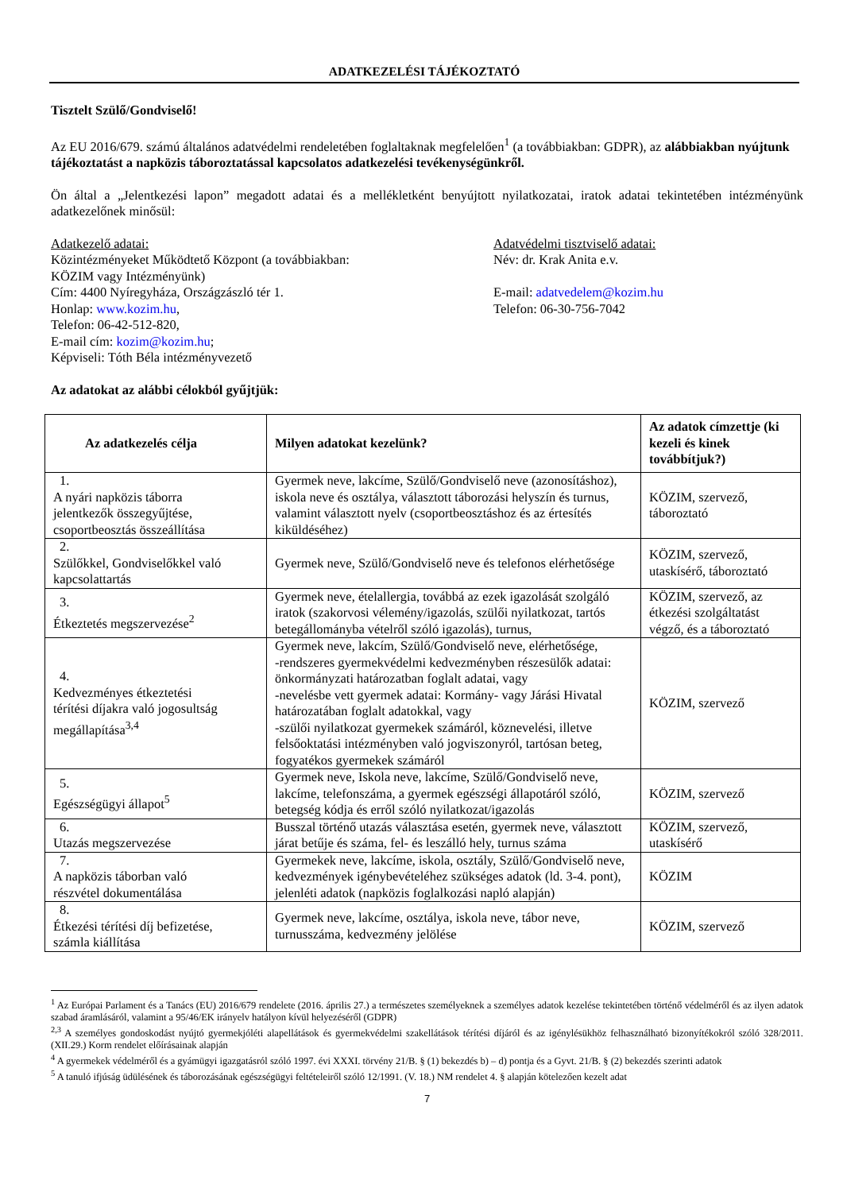ADATKEZELÉSI TÁJÉKOZTATÓ
Tisztelt Szülő/Gondviselő!
Az EU 2016/679. számú általános adatvédelmi rendeletében foglaltaknak megfelelően<sup>1</sup> (a továbbiakban: GDPR), az alábbiakban nyújtunk tájékoztatást a napközis táboroztatással kapcsolatos adatkezelési tevékenységünkről.
Ön által a „Jelentkezési lapon” megadott adatai és a mellékletként benyújtott nyilatkozatai, iratok adatai tekintetében intézményünk adatkezelőnek minősül:
Adatkezelő adatai:
Közintézményeket Működtető Központ (a továbbiakban:
KÖZIM vagy Intézményünk)
Cím: 4400 Nyíregyháza, Országzászló tér 1.
Honlap: www.kozim.hu,
Telefon: 06-42-512-820,
E-mail cím: kozim@kozim.hu;
Képviseli: Tóth Béla intézményvezető
Adatvédelmi tisztviselő adatai:
Név: dr. Krak Anita e.v.
E-mail: adatvedelem@kozim.hu
Telefon: 06-30-756-7042
Az adatokat az alábbi célokból gyűjtjük:
| Az adatkezelés célja | Milyen adatokat kezelünk? | Az adatok címzettje (ki kezeli és kinek továbbítjuk?) |
| --- | --- | --- |
| 1. A nyári napközis táborra jelentkezők összegyűjtése, csoportbeosztás összeállítása | Gyermek neve, lakcíme, Szülő/Gondviselő neve (azonosításhoz), iskola neve és osztálya, választott táborozási helyszín és turnus, valamint választott nyelv (csoportbeosztáshoz és az értesítés kiküldéséhez) | KÖZIM, szervező, táboroztató |
| 2. Szülőkkel, Gondviselőkkel való kapcsolattartás | Gyermek neve, Szülő/Gondviselő neve és telefonos elérhetősége | KÖZIM, szervező, utaskísérő, táboroztató |
| 3. Étkeztetés megszervezése<sup>2</sup> | Gyermek neve, ételallergia, továbbá az ezek igazolását szolgáló iratok (szakorvosi vélemény/igazolás, szülői nyilatkozat, tartós betegállományba vételről szóló igazolás), turnus, | KÖZIM, szervező, az étkezési szolgáltatást végző, és a táboroztató |
| 4. Kedvezményes étkeztetési térítési díjakra való jogosultság megállapítása<sup>3,4</sup> | Gyermek neve, lakcím, Szülő/Gondviselő neve, elérhetősége, -rendszeres gyermekvédelmi kedvezményben részesülők adatai: önkormányzati határozatban foglalt adatai, vagy -nevelésbe vett gyermek adatai: Kormány- vagy Járási Hivatal határozatában foglalt adatokkal, vagy -szülői nyilatkozat gyermekek számáról, köznevelési, illetve felsőoktatási intézményben való jogviszonyról, tartósan beteg, fogyatékos gyermekek számáról | KÖZIM, szervező |
| 5. Egészségügyi állapot<sup>5</sup> | Gyermek neve, Iskola neve, lakcíme, Szülő/Gondviselő neve, lakcíme, telefonszáma, a gyermek egészségi állapotáról szóló, betegség kódja és erről szóló nyilatkozat/igazolás | KÖZIM, szervező |
| 6. Utazás megszervezése | Busszal történő utazás választása esetén, gyermek neve, választott járat betűje és száma, fel- és leszálló hely, turnus száma | KÖZIM, szervező, utaskísérő |
| 7. A napközis táborban való részvétel dokumentálása | Gyermekek neve, lakcíme, iskola, osztály, Szülő/Gondviselő neve, kedvezmények igénybevételéhez szükséges adatok (ld. 3-4. pont), jelenléti adatok (napközis foglalkozási napló alapján) | KÖZIM |
| 8. Étkezési térítési díj befizetése, számla kiállítása | Gyermek neve, lakcíme, osztálya, iskola neve, tábor neve, turnusszáma, kedvezmény jelölése | KÖZIM, szervező |
<sup>1</sup> Az Európai Parlament és a Tanács (EU) 2016/679 rendelete (2016. április 27.) a természetes személyeknek a személyes adatok kezelése tekintetében történő védelméről és az ilyen adatok szabad áramlásáról, valamint a 95/46/EK irányelv hatályon kívül helyezéséről (GDPR)
<sup>2,3</sup> A személyes gondoskodást nyújtó gyermekjóléti alapellátások és gyermekvédelmi szakellátások térítési díjáról és az igénylésükhöz felhasználható bizonyítékokról szóló 328/2011. (XII.29.) Korm rendelet előírásainak alapján
<sup>4</sup> A gyermekek védelméről és a gyámügyi igazgatásról szóló 1997. évi XXXI. törvény 21/B. § (1) bekezdés b) – d) pontja és a Gyvt. 21/B. § (2) bekezdés szerinti adatok
<sup>5</sup> A tanuló ifjúság üdülésének és táborozásának egészségügyi feltételeiről szóló 12/1991. (V. 18.) NM rendelet 4. § alapján kötelezően kezelt adat
7